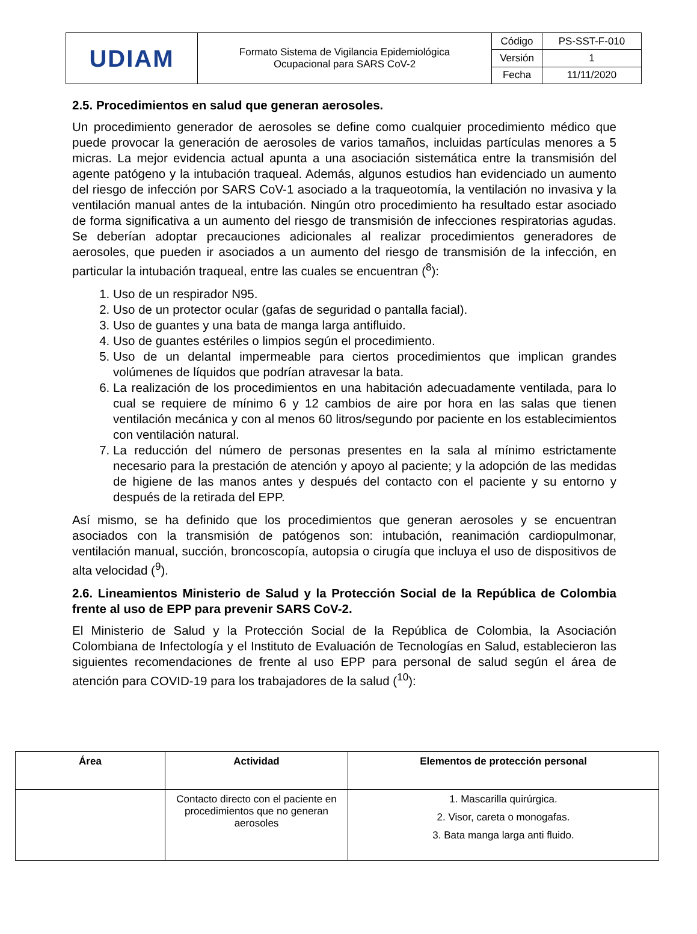| UDIAM | Formato Sistema de Vigilancia Epidemiológica Ocupacional para SARS CoV-2 | Código | PS-SST-F-010 |
| | | Versión | 1 |
| | | Fecha | 11/11/2020 |
2.5. Procedimientos en salud que generan aerosoles.
Un procedimiento generador de aerosoles se define como cualquier procedimiento médico que puede provocar la generación de aerosoles de varios tamaños, incluidas partículas menores a 5 micras. La mejor evidencia actual apunta a una asociación sistemática entre la transmisión del agente patógeno y la intubación traqueal. Además, algunos estudios han evidenciado un aumento del riesgo de infección por SARS CoV-1 asociado a la traqueotomía, la ventilación no invasiva y la ventilación manual antes de la intubación. Ningún otro procedimiento ha resultado estar asociado de forma significativa a un aumento del riesgo de transmisión de infecciones respiratorias agudas. Se deberían adoptar precauciones adicionales al realizar procedimientos generadores de aerosoles, que pueden ir asociados a un aumento del riesgo de transmisión de la infección, en particular la intubación traqueal, entre las cuales se encuentran (<sup>8</sup>):
1. Uso de un respirador N95.
2. Uso de un protector ocular (gafas de seguridad o pantalla facial).
3. Uso de guantes y una bata de manga larga antifluido.
4. Uso de guantes estériles o limpios según el procedimiento.
5. Uso de un delantal impermeable para ciertos procedimientos que implican grandes volúmenes de líquidos que podrían atravesar la bata.
6. La realización de los procedimientos en una habitación adecuadamente ventilada, para lo cual se requiere de mínimo 6 y 12 cambios de aire por hora en las salas que tienen ventilación mecánica y con al menos 60 litros/segundo por paciente en los establecimientos con ventilación natural.
7. La reducción del número de personas presentes en la sala al mínimo estrictamente necesario para la prestación de atención y apoyo al paciente; y la adopción de las medidas de higiene de las manos antes y después del contacto con el paciente y su entorno y después de la retirada del EPP.
Así mismo, se ha definido que los procedimientos que generan aerosoles y se encuentran asociados con la transmisión de patógenos son: intubación, reanimación cardiopulmonar, ventilación manual, succión, broncoscopía, autopsia o cirugía que incluya el uso de dispositivos de alta velocidad (<sup>9</sup>).
2.6. Lineamientos Ministerio de Salud y la Protección Social de la República de Colombia frente al uso de EPP para prevenir SARS CoV-2.
El Ministerio de Salud y la Protección Social de la República de Colombia, la Asociación Colombiana de Infectología y el Instituto de Evaluación de Tecnologías en Salud, establecieron las siguientes recomendaciones de frente al uso EPP para personal de salud según el área de atención para COVID-19 para los trabajadores de la salud (<sup>10</sup>):
| Área | Actividad | Elementos de protección personal |
| --- | --- | --- |
| | Contacto directo con el paciente en procedimientos que no generan aerosoles | 1. Mascarilla quirúrgica. 2. Visor, careta o monogafas. 3. Bata manga larga anti fluido. |